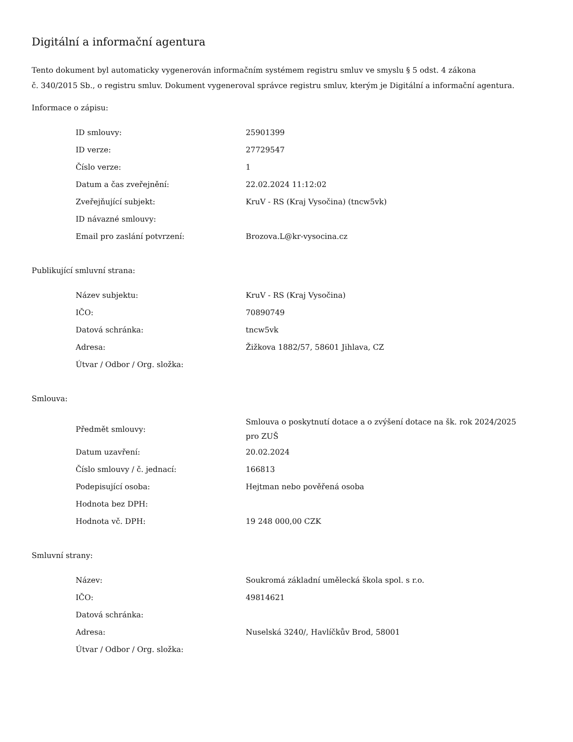Digitální a informační agentura
Tento dokument byl automaticky vygenerován informačním systémem registru smluv ve smyslu § 5 odst. 4 zákona
č. 340/2015 Sb., o registru smluv. Dokument vygeneroval správce registru smluv, kterým je Digitální a informační agentura.
Informace o zápisu:
| ID smlouvy: | 25901399 |
| ID verze: | 27729547 |
| Číslo verze: | 1 |
| Datum a čas zveřejnění: | 22.02.2024 11:12:02 |
| Zveřejňující subjekt: | KruV - RS (Kraj Vysočina) (tncw5vk) |
| ID návazné smlouvy: | |
| Email pro zaslání potvrzení: | Brozova.L@kr-vysocina.cz |
Publikující smluvní strana:
| Název subjektu: | KruV - RS (Kraj Vysočina) |
| IČO: | 70890749 |
| Datová schránka: | tncw5vk |
| Adresa: | Žižkova 1882/57, 58601 Jihlava, CZ |
| Útvar / Odbor / Org. složka: | |
Smlouva:
| Předmět smlouvy: | Smlouva o poskytnutí dotace a o zvýšení dotace na šk. rok 2024/2025 pro ZUŠ |
| Datum uzavření: | 20.02.2024 |
| Číslo smlouvy / č. jednací: | 166813 |
| Podepisující osoba: | Hejtman nebo pověřená osoba |
| Hodnota bez DPH: | |
| Hodnota vč. DPH: | 19 248 000,00 CZK |
Smluvní strany:
| Název: | Soukromá základní umělecká škola spol. s r.o. |
| IČO: | 49814621 |
| Datová schránka: | |
| Adresa: | Nuselská 3240/, Havlíčkův Brod, 58001 |
| Útvar / Odbor / Org. složka: | |